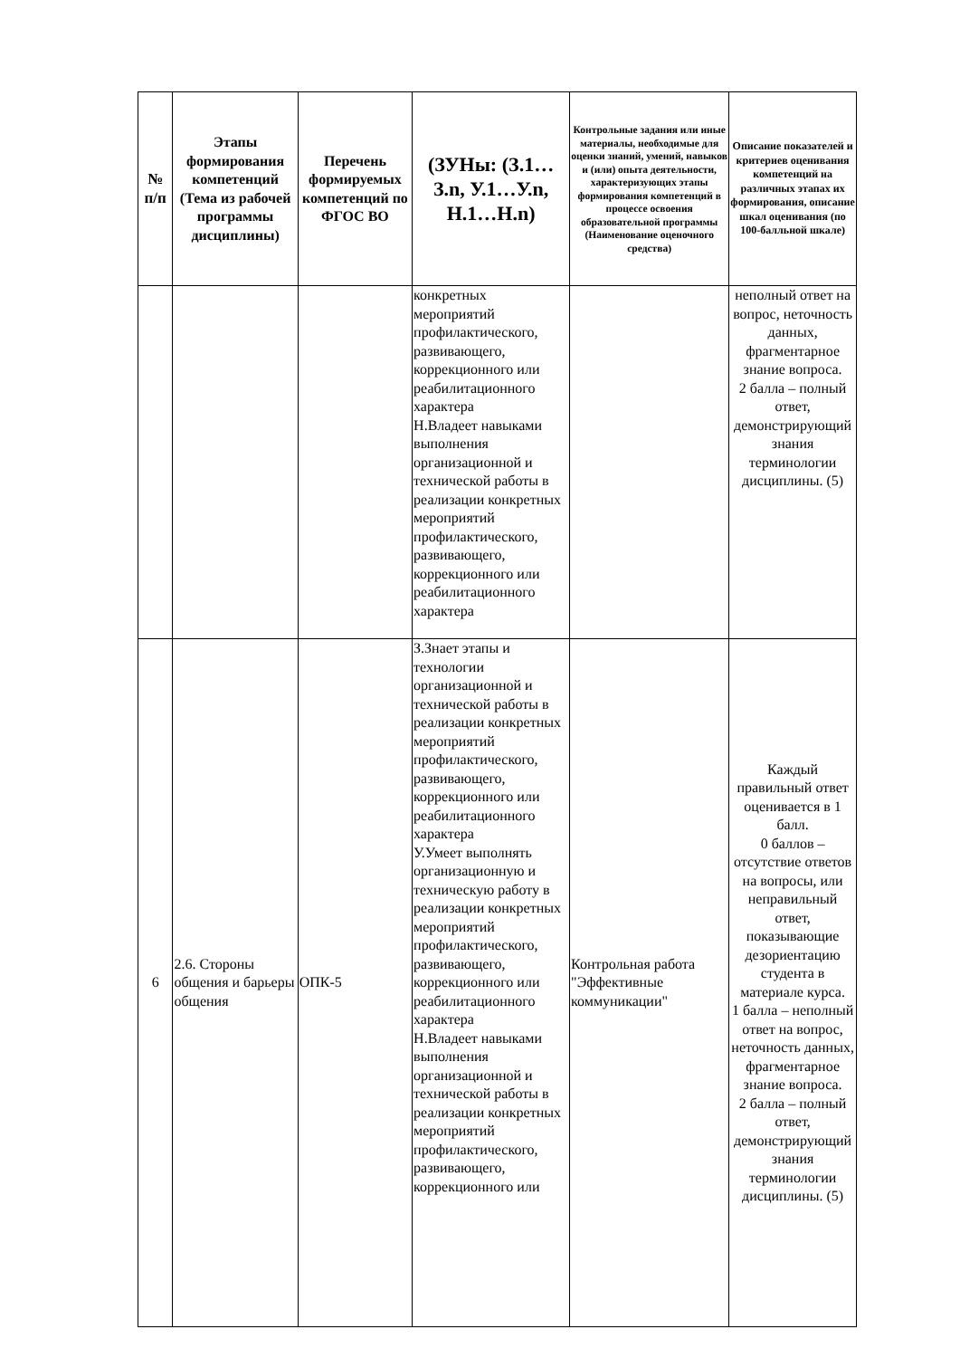| № п/п | Этапы формирования компетенций (Тема из рабочей программы дисциплины) | Перечень формируемых компетенций по ФГОС ВО | (ЗУНы: (З.1…З.n, У.1…У.n, Н.1…Н.n) | Контрольные задания или иные материалы, необходимые для оценки знаний, умений, навыков и (или) опыта деятельности, характеризующих этапы формирования компетенций в процессе освоения образовательной программы (Наименование оценочного средства) | Описание показателей и критериев оценивания компетенций на различных этапах их формирования, описание шкал оценивания (по 100-балльной шкале) |
| --- | --- | --- | --- | --- | --- |
| | | | конкретных мероприятий профилактического, развивающего, коррекционного или реабилитационного характера Н.Владеет навыками выполнения организационной и технической работы в реализации конкретных мероприятий профилактического, развивающего, коррекционного или реабилитационного характера | | неполный ответ на вопрос, неточность данных, фрагментарное знание вопроса. 2 балла – полный ответ, демонстрирующий знания терминологии дисциплины. (5) |
| 6 | 2.6. Стороны общения и барьеры общения | ОПК-5 | З.Знает этапы и технологии организационной и технической работы в реализации конкретных мероприятий профилактического, развивающего, коррекционного или реабилитационного характера У.Умеет выполнять организационную и техническую работу в реализации конкретных мероприятий профилактического, развивающего, коррекционного или реабилитационного характера Н.Владеет навыками выполнения организационной и технической работы в реализации конкретных мероприятий профилактического, развивающего, коррекционного или | Контрольная работа "Эффективные коммуникации" | Каждый правильный ответ оценивается в 1 балл. 0 баллов – отсутствие ответов на вопросы, или неправильный ответ, показывающие дезориентацию студента в материале курса. 1 балла – неполный ответ на вопрос, неточность данных, фрагментарное знание вопроса. 2 балла – полный ответ, демонстрирующий знания терминологии дисциплины. (5) |